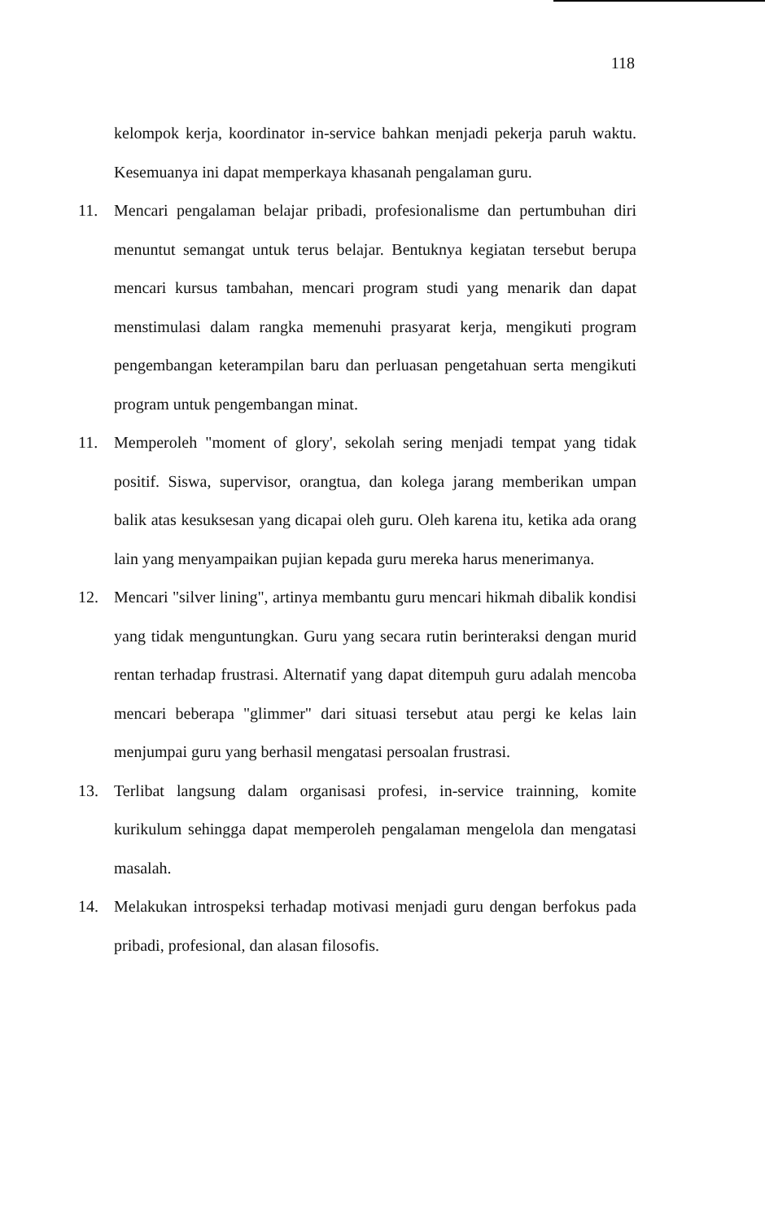118
kelompok kerja, koordinator in-service bahkan menjadi pekerja paruh waktu. Kesemuanya ini dapat memperkaya khasanah pengalaman guru.
11. Mencari pengalaman belajar pribadi, profesionalisme dan pertumbuhan diri menuntut semangat untuk terus belajar. Bentuknya kegiatan tersebut berupa mencari kursus tambahan, mencari program studi yang menarik dan dapat menstimulasi dalam rangka memenuhi prasyarat kerja, mengikuti program pengembangan keterampilan baru dan perluasan pengetahuan serta mengikuti program untuk pengembangan minat.
11. Memperoleh "moment of glory', sekolah sering menjadi tempat yang tidak positif. Siswa, supervisor, orangtua, dan kolega jarang memberikan umpan balik atas kesuksesan yang dicapai oleh guru. Oleh karena itu, ketika ada orang lain yang menyampaikan pujian kepada guru mereka harus menerimanya.
12. Mencari "silver lining", artinya membantu guru mencari hikmah dibalik kondisi yang tidak menguntungkan. Guru yang secara rutin berinteraksi dengan murid rentan terhadap frustrasi. Alternatif yang dapat ditempuh guru adalah mencoba mencari beberapa "glimmer" dari situasi tersebut atau pergi ke kelas lain menjumpai guru yang berhasil mengatasi persoalan frustrasi.
13. Terlibat langsung dalam organisasi profesi, in-service trainning, komite kurikulum sehingga dapat memperoleh pengalaman mengelola dan mengatasi masalah.
14. Melakukan introspeksi terhadap motivasi menjadi guru dengan berfokus pada pribadi, profesional, dan alasan filosofis.